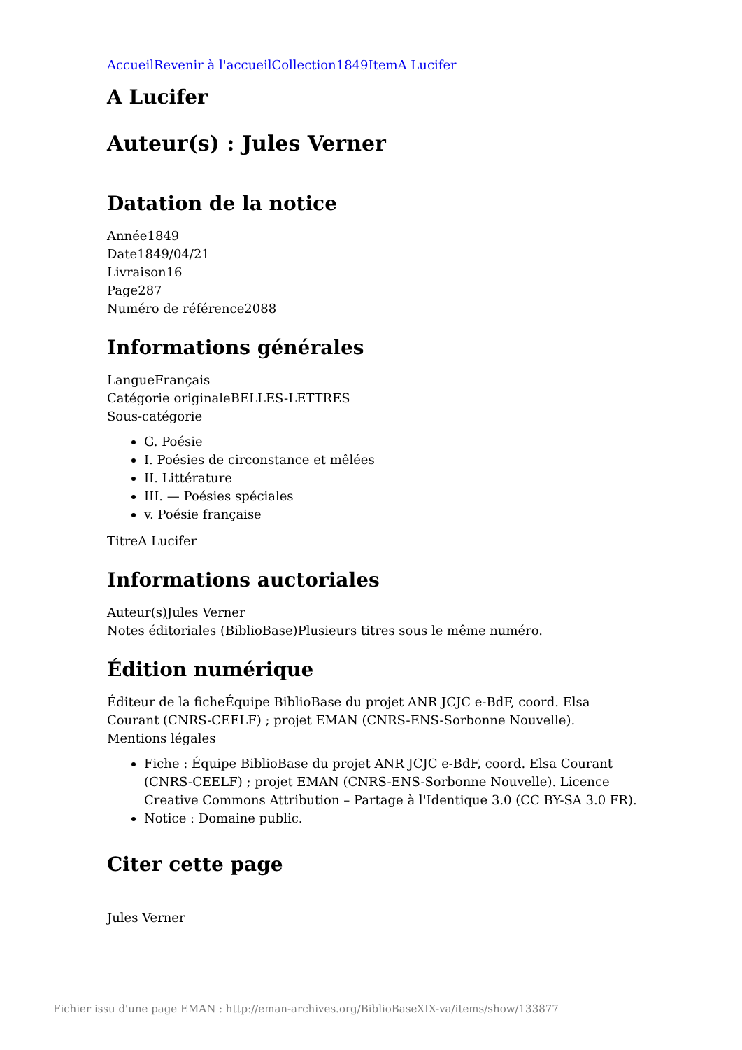Accueil Revenir à l'accueil Collection 1849 Item A Lucifer
A Lucifer
Auteur(s) : Jules Verner
Datation de la notice
Année1849
Date1849/04/21
Livraison16
Page287
Numéro de référence2088
Informations générales
LangueFrançais
Catégorie originaleBELLES-LETTRES
Sous-catégorie
G. Poésie
I. Poésies de circonstance et mêlées
II. Littérature
III. — Poésies spéciales
v. Poésie française
TitreA Lucifer
Informations auctoriales
Auteur(s)Jules Verner
Notes éditoriales (BiblioBase)Plusieurs titres sous le même numéro.
Édition numérique
Éditeur de la ficheÉquipe BiblioBase du projet ANR JCJC e-BdF, coord. Elsa Courant (CNRS-CEELF) ; projet EMAN (CNRS-ENS-Sorbonne Nouvelle).
Mentions légales
Fiche : Équipe BiblioBase du projet ANR JCJC e-BdF, coord. Elsa Courant (CNRS-CEELF) ; projet EMAN (CNRS-ENS-Sorbonne Nouvelle). Licence Creative Commons Attribution – Partage à l'Identique 3.0 (CC BY-SA 3.0 FR).
Notice : Domaine public.
Citer cette page
Jules Verner
Fichier issu d'une page EMAN : http://eman-archives.org/BiblioBaseXIX-va/items/show/133877